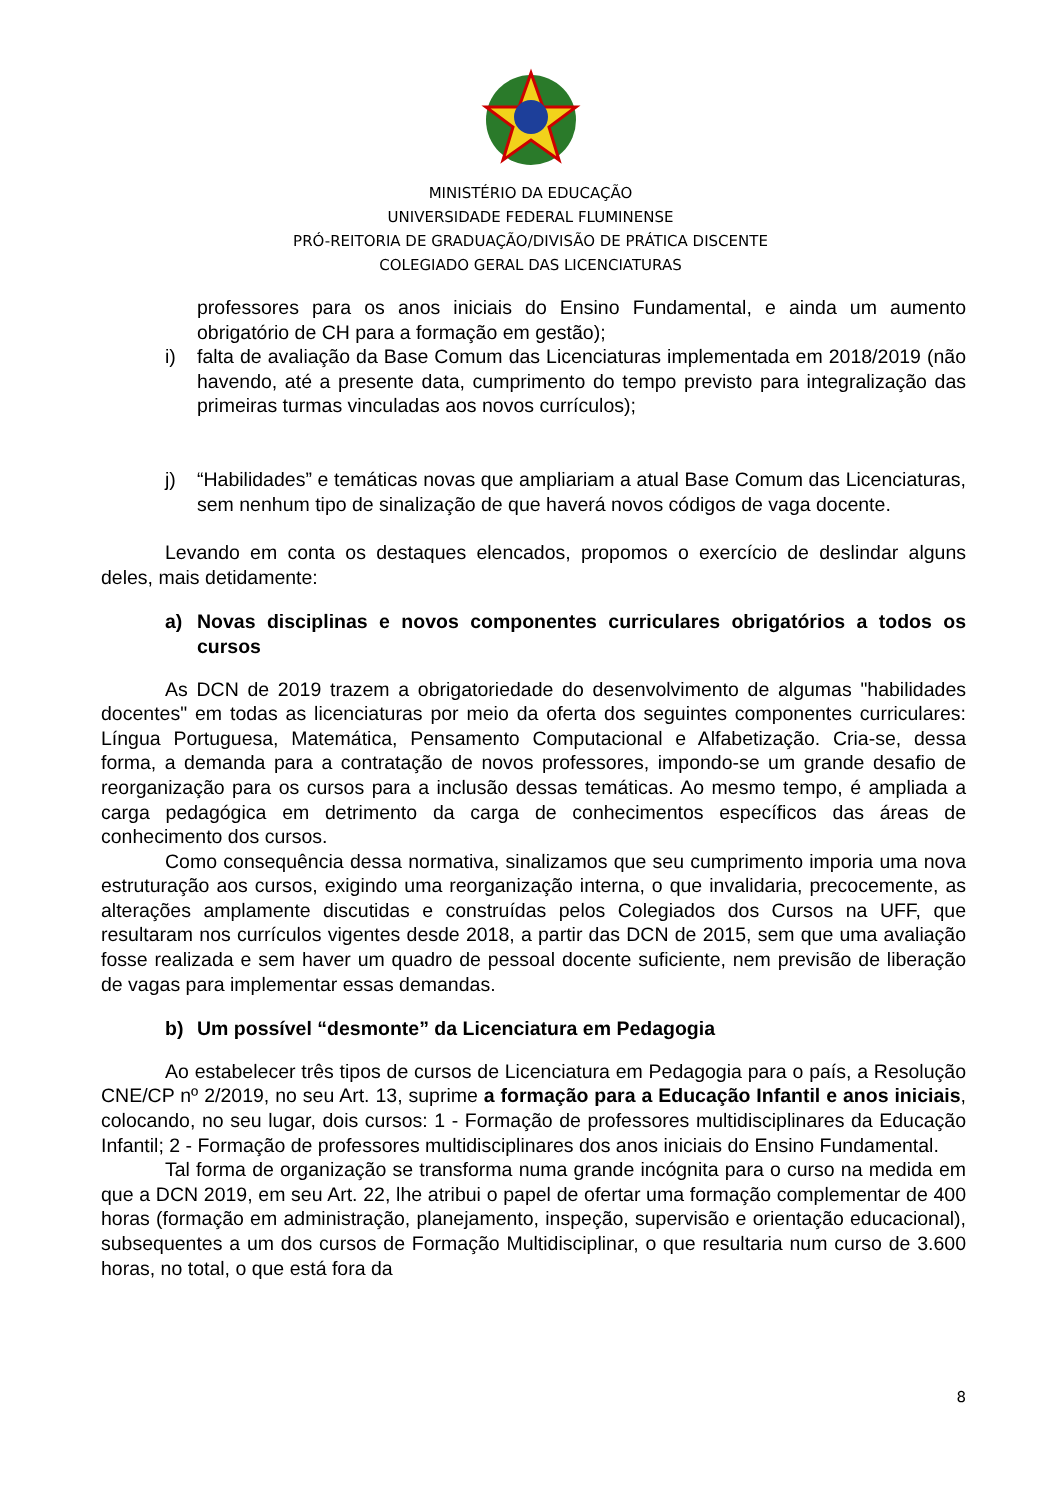MINISTÉRIO DA EDUCAÇÃO
UNIVERSIDADE FEDERAL FLUMINENSE
PRÓ-REITORIA DE GRADUAÇÃO/DIVISÃO DE PRÁTICA DISCENTE
COLEGIADO GERAL DAS LICENCIATURAS
professores para os anos iniciais do Ensino Fundamental, e ainda um aumento obrigatório de CH para a formação em gestão);
i) falta de avaliação da Base Comum das Licenciaturas implementada em 2018/2019 (não havendo, até a presente data, cumprimento do tempo previsto para integralização das primeiras turmas vinculadas aos novos currículos);
j) “Habilidades” e temáticas novas que ampliariam a atual Base Comum das Licenciaturas, sem nenhum tipo de sinalização de que haverá novos códigos de vaga docente.
Levando em conta os destaques elencados, propomos o exercício de deslindar alguns deles, mais detidamente:
a) Novas disciplinas e novos componentes curriculares obrigatórios a todos os cursos
As DCN de 2019 trazem a obrigatoriedade do desenvolvimento de algumas "habilidades docentes" em todas as licenciaturas por meio da oferta dos seguintes componentes curriculares: Língua Portuguesa, Matemática, Pensamento Computacional e Alfabetização. Cria-se, dessa forma, a demanda para a contratação de novos professores, impondo-se um grande desafio de reorganização para os cursos para a inclusão dessas temáticas. Ao mesmo tempo, é ampliada a carga pedagógica em detrimento da carga de conhecimentos específicos das áreas de conhecimento dos cursos.
Como consequência dessa normativa, sinalizamos que seu cumprimento imporia uma nova estruturação aos cursos, exigindo uma reorganização interna, o que invalidaria, precocemente, as alterações amplamente discutidas e construídas pelos Colegiados dos Cursos na UFF, que resultaram nos currículos vigentes desde 2018, a partir das DCN de 2015, sem que uma avaliação fosse realizada e sem haver um quadro de pessoal docente suficiente, nem previsão de liberação de vagas para implementar essas demandas.
b) Um possível “desmonte” da Licenciatura em Pedagogia
Ao estabelecer três tipos de cursos de Licenciatura em Pedagogia para o país, a Resolução CNE/CP nº 2/2019, no seu Art. 13, suprime a formação para a Educação Infantil e anos iniciais, colocando, no seu lugar, dois cursos: 1 - Formação de professores multidisciplinares da Educação Infantil; 2 - Formação de professores multidisciplinares dos anos iniciais do Ensino Fundamental.
Tal forma de organização se transforma numa grande incógnita para o curso na medida em que a DCN 2019, em seu Art. 22, lhe atribui o papel de ofertar uma formação complementar de 400 horas (formação em administração, planejamento, inspeção, supervisão e orientação educacional), subsequentes a um dos cursos de Formação Multidisciplinar, o que resultaria num curso de 3.600 horas, no total, o que está fora da
8